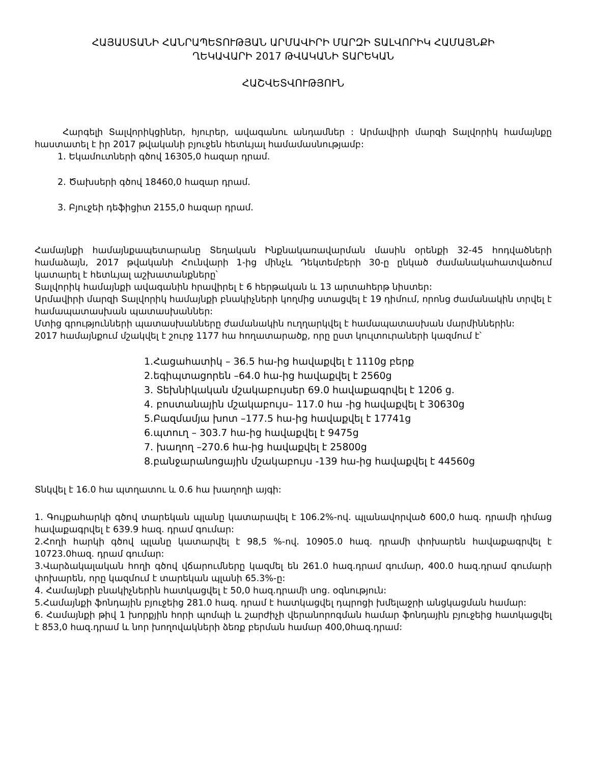ՀԱՅԱՍՏԱՆԻ ՀԱՆՐԱՊԵՏՈՒԹՅԱՆ ԱՐՄԱՎԻՐԻ ՄԱՐԶԻ ՏԱԼՎՈՐԻԿ ՀԱՄԱՅՆՔԻ
ՂԵԿԱՎԱՐԻ 2017 ԹՎԱԿԱՆԻ ՏԱՐԵԿԱՆ
ՀԱՇՎԵՏՎՈՒԹՅՈՒՆ
Հարգելի Տալվորիկցիներ, հյուրեր, ավագանու անդամներ : Արմավիրի մարզի Տալվորիկ համայնքը հաստատել է իր 2017 թվականի բյուջեն հետևյալ համամասնությամբ:
1. Եկամուտների գծով 16305,0 հազար դրամ.
2. Ծախսերի գծով 18460,0 հազար դրամ.
3. Բյուջեի դեֆիցիտ 2155,0 հազար դրամ.
Համայնքի համայնքապետարանը Տեղական Ինքնակառավարման մասին օրենքի 32-45 հոդվածների համաձայն, 2017 թվականի Հունվարի 1-ից մինչև Դեկտեմբերի 30-ը ընկած ժամանակահատվածում կատարել է հետևյալ աշխատանքները՝
Տալվորիկ համայնքի ավագանին հրավիրել է 6 հերթական և 13 արտահերթ նիստեր:
Արմավիրի մարզի Տալվորիկ համայնքի բնակիչների կողմից ստացվել է 19 դիմում, որոնց ժամանակին տրվել է համապատասխան պատասխաններ:
Մտից գրությունների պատասխանները ժամանակին ուղղարկվել է համապատասխան մարմիններին:
2017 համայնքում մշակվել է շուրջ 1177 հա հողատարածք, որը ըստ կուլտուրաների կազմում է՝
1.Հացահատիկ – 36.5 հա-ից հավաքվել է 1110ց բերք
2.եգիպտացորեն –64.0 հա-ից հավաքվել է 2560ց
3. Տեխնիկական մշակաբույսեր 69.0 հավաքագրվել է 1206 ց.
4. բոստանային մշակաբույս– 117.0 հա -ից հավաքվել է 30630ց
5.Բազմամյա խոտ –177.5 հա-ից հավաքվել է 17741ց
6.պտուղ – 303.7 հա-ից հավաքվել է 9475ց
7. խաղող –270.6 հա-ից հավաքվել է 25800ց
8.բանջարանոցային մշակաբույս -139 հա-ից հավաքվել է 44560ց
Տնկվել է 16.0 հա պտղատու և 0.6 հա խաղողի այգի:
1. Գույքահարկի գծով տարեկան պլանը կատարավել է 106.2%-ով. պլանավորված 600,0 հազ. դրամի դիմաց հավաքագրվել է 639.9 հազ. դրամ գումար:
2.Հողի հարկի գծով պլանը կատարվել է 98,5 %-ով. 10905.0 հազ. դրամի փոխարեն հավաքագրվել է 10723.0հազ. դրամ գումար:
3.Վարձակալական հողի գծով վճարումները կազմել են 261.0 հազ.դրամ գումար, 400.0 հազ.դրամ գումարի փոխարեն, որը կազմում է տարեկան պլանի 65.3%-ը:
4. Համայնքի բնակիչներին հատկացվել է 50,0 հազ.դրամի սոց. օգնություն:
5.Համայնքի ֆոնդային բյուջեից 281.0 հազ. դրամ է հատկացվել դպրոցի խմելաջրի անցկացման համար:
6. Համայնքի թիվ 1 խորքյին հորի պոմպի և շարժիչի վերանորոգման համար ֆոնդային բյուջեից հատկացվել է 853,0 հազ.դրամ և նոր խողովակների ձեռք բերման համար 400,0հազ.դրամ: